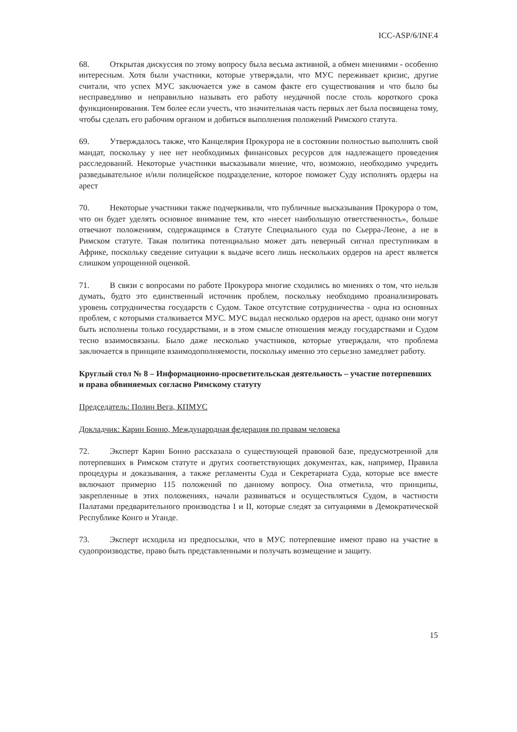ICC-ASP/6/INF.4
68. Открытая дискуссия по этому вопросу была весьма активной, а обмен мнениями - особенно интересным. Хотя были участники, которые утверждали, что МУС переживает кризис, другие считали, что успех МУС заключается уже в самом факте его существования и что было бы несправедливо и неправильно называть его работу неудачной после столь короткого срока функционирования. Тем более если учесть, что значительная часть первых лет была посвящена тому, чтобы сделать его рабочим органом и добиться выполнения положений Римского статута.
69. Утверждалось также, что Канцелярия Прокурора не в состоянии полностью выполнять свой мандат, поскольку у нее нет необходимых финансовых ресурсов для надлежащего проведения расследований. Некоторые участники высказывали мнение, что, возможно, необходимо учредить разведывательное и/или полицейское подразделение, которое поможет Суду исполнять ордеры на арест
70. Некоторые участники также подчеркивали, что публичные высказывания Прокурора о том, что он будет уделять основное внимание тем, кто «несет наибольшую ответственность», больше отвечают положениям, содержащимся в Статуте Специального суда по Сьерра-Леоне, а не в Римском статуте. Такая политика потенциально может дать неверный сигнал преступникам в Африке, поскольку сведение ситуации к выдаче всего лишь нескольких ордеров на арест является слишком упрощенной оценкой.
71. В связи с вопросами по работе Прокурора многие сходились во мнениях о том, что нельзя думать, будто это единственный источник проблем, поскольку необходимо проанализировать уровень сотрудничества государств с Судом. Такое отсутствие сотрудничества - одна из основных проблем, с которыми сталкивается МУС. МУС выдал несколько ордеров на арест, однако они могут быть исполнены только государствами, и в этом смысле отношения между государствами и Судом тесно взаимосвязаны. Было даже несколько участников, которые утверждали, что проблема заключается в принципе взаимодополняемости, поскольку именно это серьезно замедляет работу.
Круглый стол № 8 – Информационно-просветительская деятельность – участие потерпевших и права обвиняемых согласно Римскому статуту
Председатель: Полин Вега, КПМУС
Докладчик: Карин Бонно, Международная федерация по правам человека
72. Эксперт Карин Бонно рассказала о существующей правовой базе, предусмотренной для потерпевших в Римском статуте и других соответствующих документах, как, например, Правила процедуры и доказывания, а также регламенты Суда и Секретариата Суда, которые все вместе включают примерно 115 положений по данному вопросу. Она отметила, что принципы, закрепленные в этих положениях, начали развиваться и осуществляться Судом, в частности Палатами предварительного производства I и II, которые следят за ситуациями в Демократической Республике Конго и Уганде.
73. Эксперт исходила из предпосылки, что в МУС потерпевшие имеют право на участие в судопроизводстве, право быть представленными и получать возмещение и защиту.
15